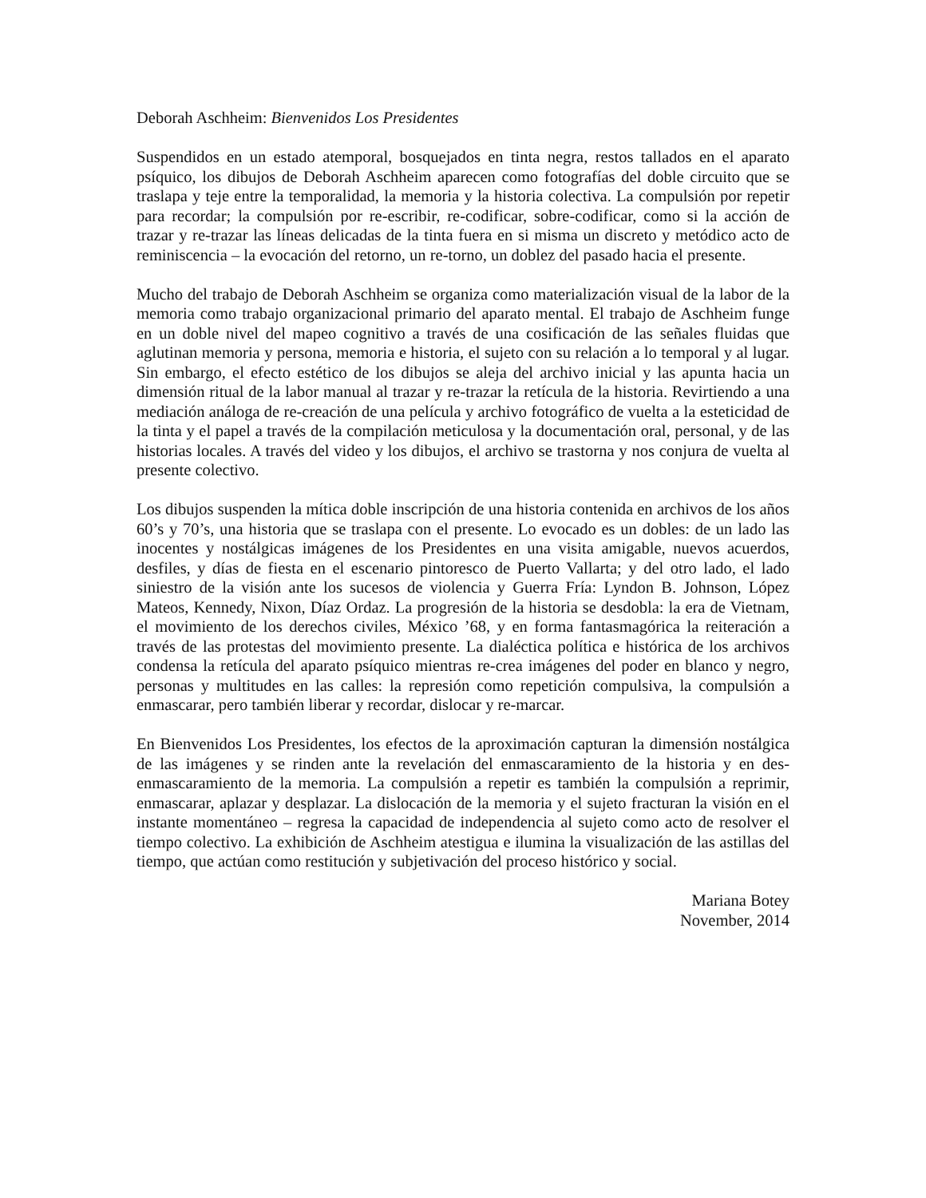Deborah Aschheim: Bienvenidos Los Presidentes
Suspendidos en un estado atemporal, bosquejados en tinta negra, restos tallados en el aparato psíquico, los dibujos de Deborah Aschheim aparecen como fotografías del doble circuito que se traslapa y teje entre la temporalidad, la memoria y la historia colectiva. La compulsión por repetir para recordar; la compulsión por re-escribir, re-codificar, sobre-codificar, como si la acción de trazar y re-trazar las líneas delicadas de la tinta fuera en si misma un discreto y metódico acto de reminiscencia – la evocación del retorno, un re-torno, un doblez del pasado hacia el presente.
Mucho del trabajo de Deborah Aschheim se organiza como materialización visual de la labor de la memoria como trabajo organizacional primario del aparato mental. El trabajo de Aschheim funge en un doble nivel del mapeo cognitivo a través de una cosificación de las señales fluidas que aglutinan memoria y persona, memoria e historia, el sujeto con su relación a lo temporal y al lugar. Sin embargo, el efecto estético de los dibujos se aleja del archivo inicial y las apunta hacia un dimensión ritual de la labor manual al trazar y re-trazar la retícula de la historia. Revirtiendo a una mediación análoga de re-creación de una película y archivo fotográfico de vuelta a la esteticidad de la tinta y el papel a través de la compilación meticulosa y la documentación oral, personal, y de las historias locales. A través del video y los dibujos, el archivo se trastorna y nos conjura de vuelta al presente colectivo.
Los dibujos suspenden la mítica doble inscripción de una historia contenida en archivos de los años 60’s y 70’s, una historia que se traslapa con el presente. Lo evocado es un dobles: de un lado las inocentes y nostálgicas imágenes de los Presidentes en una visita amigable, nuevos acuerdos, desfiles, y días de fiesta en el escenario pintoresco de Puerto Vallarta; y del otro lado, el lado siniestro de la visión ante los sucesos de violencia y Guerra Fría: Lyndon B. Johnson, López Mateos, Kennedy, Nixon, Díaz Ordaz. La progresión de la historia se desdobla: la era de Vietnam, el movimiento de los derechos civiles, México ’68, y en forma fantasmagórica la reiteración a través de las protestas del movimiento presente. La dialéctica política e histórica de los archivos condensa la retícula del aparato psíquico mientras re-crea imágenes del poder en blanco y negro, personas y multitudes en las calles: la represión como repetición compulsiva, la compulsión a enmascarar, pero también liberar y recordar, dislocar y re-marcar.
En Bienvenidos Los Presidentes, los efectos de la aproximación capturan la dimensión nostálgica de las imágenes y se rinden ante la revelación del enmascaramiento de la historia y en des-enmascaramiento de la memoria. La compulsión a repetir es también la compulsión a reprimir, enmascarar, aplazar y desplazar. La dislocación de la memoria y el sujeto fracturan la visión en el instante momentáneo – regresa la capacidad de independencia al sujeto como acto de resolver el tiempo colectivo. La exhibición de Aschheim atestigua e ilumina la visualización de las astillas del tiempo, que actúan como restitución y subjetivación del proceso histórico y social.
Mariana Botey
November, 2014